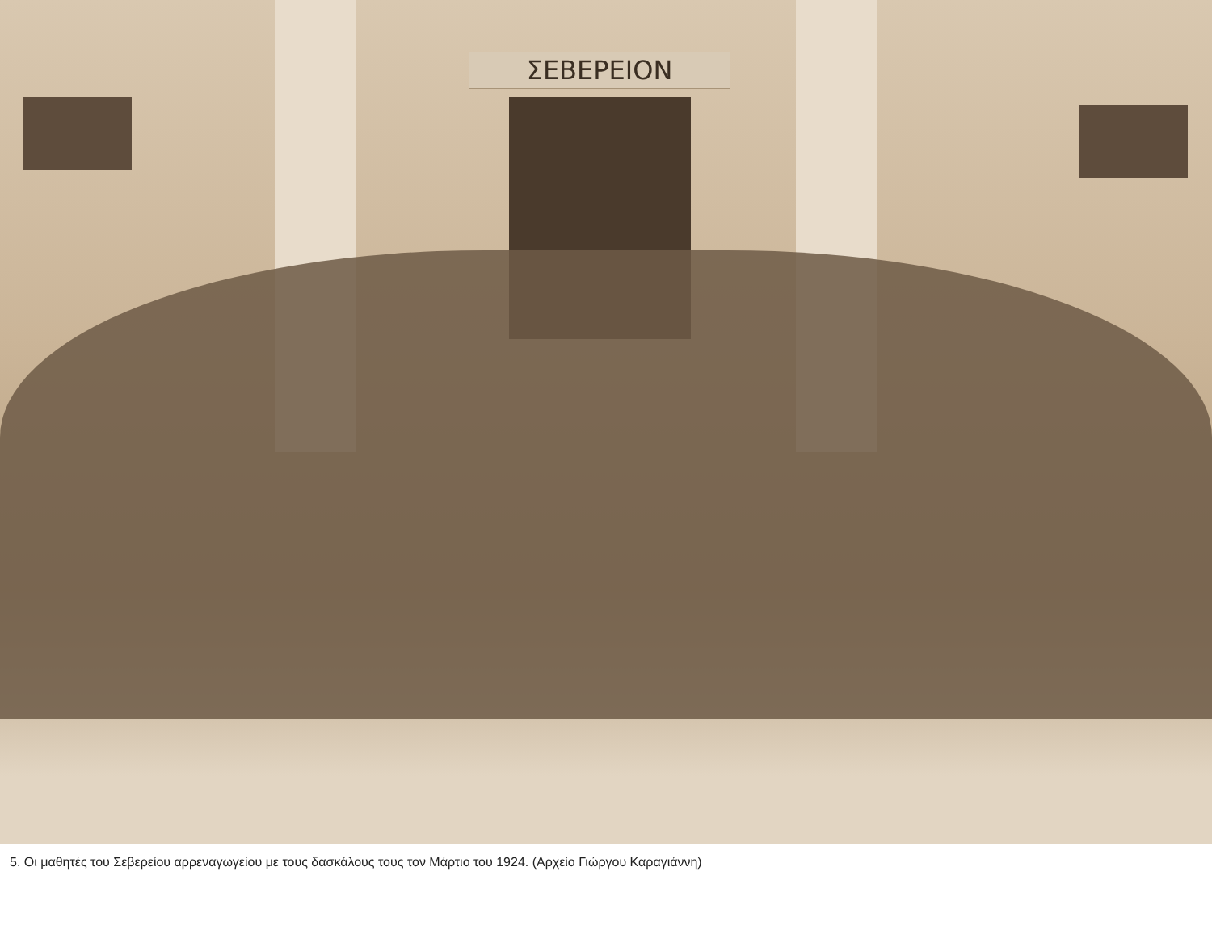ΣΕΒΕΡΕΙΟΝ
5. Οι μαθητές του Σεβερείου αρρεναγωγείου με τους δασκάλους τους τον Μάρτιο του 1924. (Αρχείο Γιώργου Καραγιάννη)